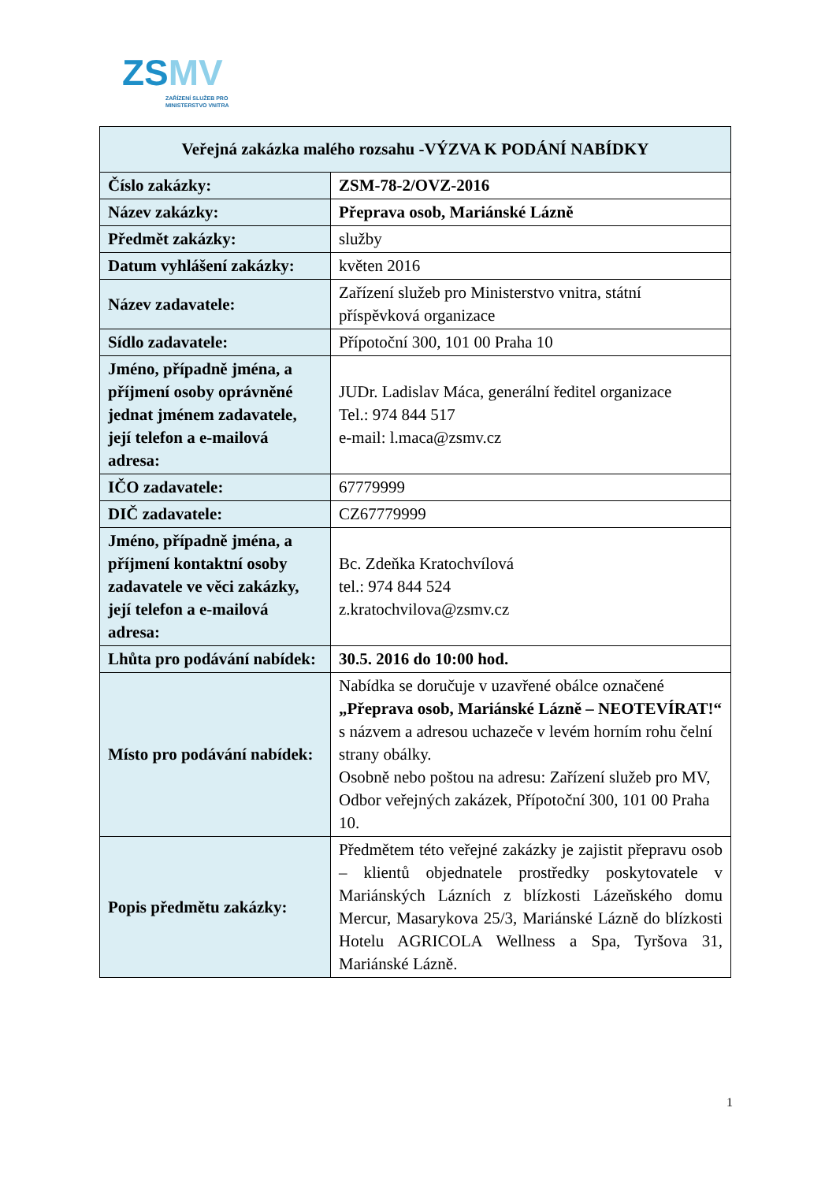ZSMV
ZAŘÍZENÍ SLUŽEB PRO
MINISTERSTVO VNITRA
| Veřejná zakázka malého rozsahu -VÝZVA K PODÁNÍ NABÍDKY | |
| --- | --- |
| Číslo zakázky: | ZSM-78-2/OVZ-2016 |
| Název zakázky: | Přeprava osob, Mariánské Lázně |
| Předmět zakázky: | služby |
| Datum vyhlášení zakázky: | květen 2016 |
| Název zadavatele: | Zařízení služeb pro Ministerstvo vnitra, státní příspěvková organizace |
| Sídlo zadavatele: | Přípotoční 300, 101 00 Praha 10 |
| Jméno, případně jména, a příjmení osoby oprávněné jednat jménem zadavatele, její telefon a e-mailová adresa: | JUDr. Ladislav Máca, generální ředitel organizace Tel.: 974 844 517 e-mail: l.maca@zsmv.cz |
| IČO zadavatele: | 67779999 |
| DIČ zadavatele: | CZ67779999 |
| Jméno, případně jména, a příjmení kontaktní osoby zadavatele ve věci zakázky, její telefon a e-mailová adresa: | Bc. Zdeňka Kratochvílová tel.: 974 844 524 z.kratochvilova@zsmv.cz |
| Lhůta pro podávání nabídek: | 30.5. 2016 do 10:00 hod. |
| Místo pro podávání nabídek: | Nabídka se doručuje v uzavřené obálce označené „Přeprava osob, Mariánské Lázně – NEOTEVÍRAT!“ s názvem a adresou uchazeče v levém horním rohu čelní strany obálky. Osobně nebo poštou na adresu: Zařízení služeb pro MV, Odbor veřejných zakázek, Přípotoční 300, 101 00 Praha 10. |
| Popis předmětu zakázky: | Předmětem této veřejné zakázky je zajistit přepravu osob – klientů objednatele prostředky poskytovatele v Mariánských Lázních z blízkosti Lázeňského domu Mercur, Masarykova 25/3, Mariánské Lázně do blízkosti Hotelu AGRICOLA Wellness a Spa, Tyršova 31, Mariánské Lázně. |
1